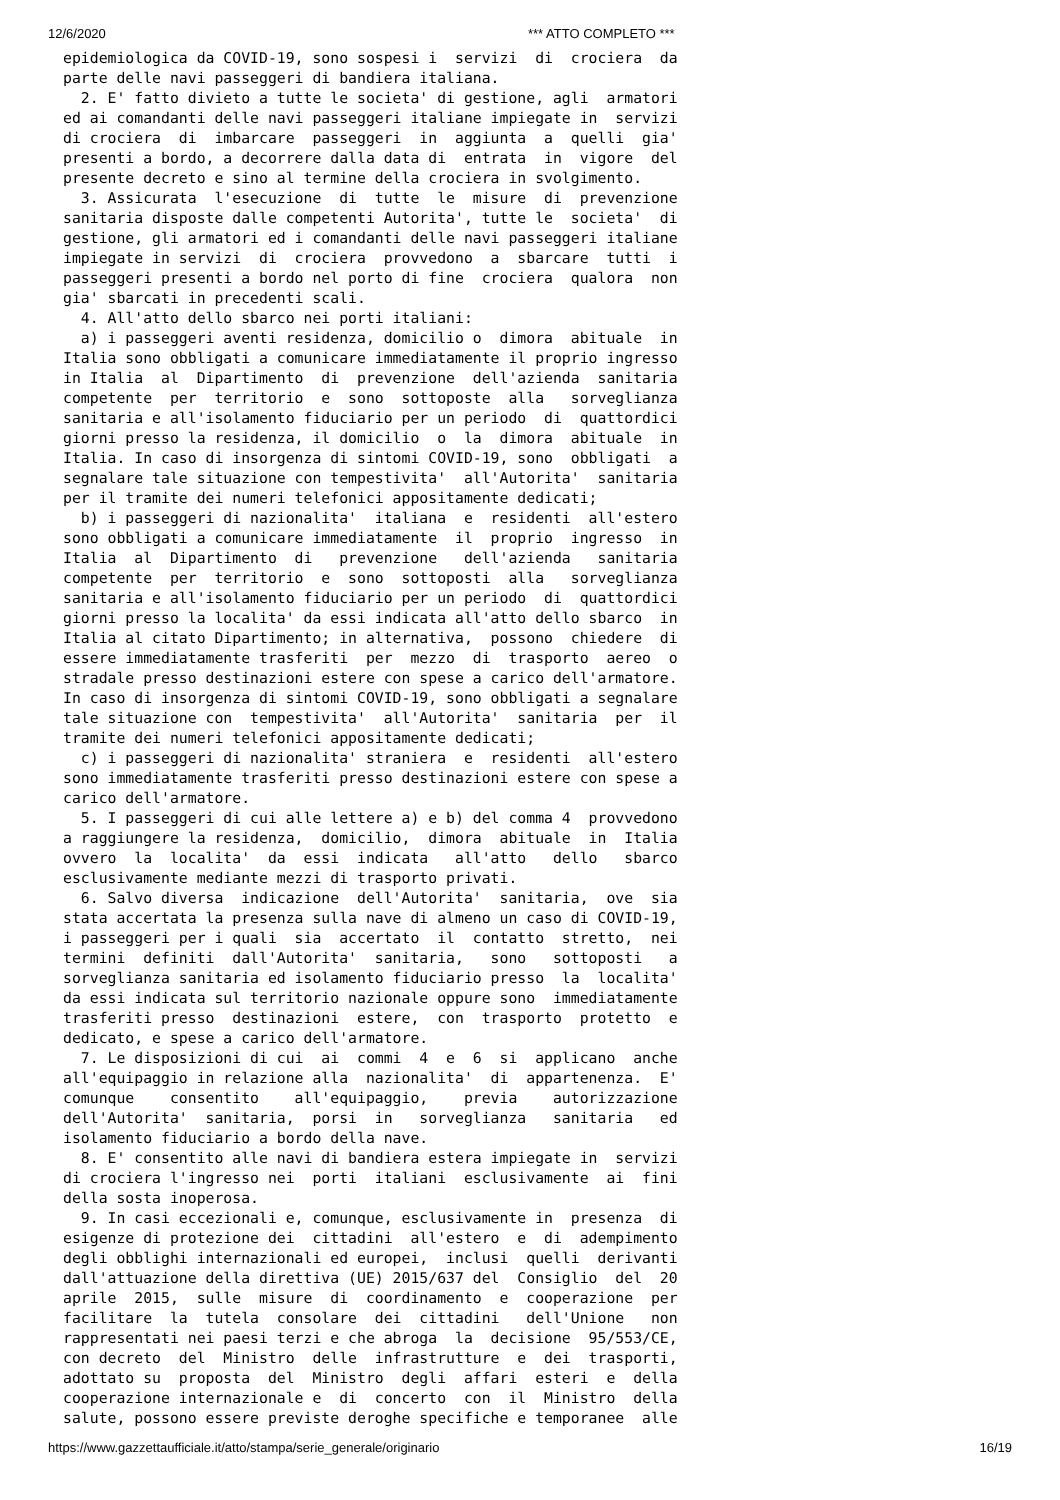12/6/2020 *** ATTO COMPLETO ***
epidemiologica da COVID-19, sono sospesi i servizi di crociera da parte delle navi passeggeri di bandiera italiana. 2. E' fatto divieto a tutte le societa' di gestione, agli armatori ed ai comandanti delle navi passeggeri italiane impiegate in servizi di crociera di imbarcare passeggeri in aggiunta a quelli gia' presenti a bordo, a decorrere dalla data di entrata in vigore del presente decreto e sino al termine della crociera in svolgimento. 3. Assicurata l'esecuzione di tutte le misure di prevenzione sanitaria disposte dalle competenti Autorita', tutte le societa' di gestione, gli armatori ed i comandanti delle navi passeggeri italiane impiegate in servizi di crociera provvedono a sbarcare tutti i passeggeri presenti a bordo nel porto di fine crociera qualora non gia' sbarcati in precedenti scali. 4. All'atto dello sbarco nei porti italiani: a) i passeggeri aventi residenza, domicilio o dimora abituale in Italia sono obbligati a comunicare immediatamente il proprio ingresso in Italia al Dipartimento di prevenzione dell'azienda sanitaria competente per territorio e sono sottoposte alla sorveglianza sanitaria e all'isolamento fiduciario per un periodo di quattordici giorni presso la residenza, il domicilio o la dimora abituale in Italia. In caso di insorgenza di sintomi COVID-19, sono obbligati a segnalare tale situazione con tempestivita' all'Autorita' sanitaria per il tramite dei numeri telefonici appositamente dedicati; b) i passeggeri di nazionalita' italiana e residenti all'estero sono obbligati a comunicare immediatamente il proprio ingresso in Italia al Dipartimento di prevenzione dell'azienda sanitaria competente per territorio e sono sottoposti alla sorveglianza sanitaria e all'isolamento fiduciario per un periodo di quattordici giorni presso la localita' da essi indicata all'atto dello sbarco in Italia al citato Dipartimento; in alternativa, possono chiedere di essere immediatamente trasferiti per mezzo di trasporto aereo o stradale presso destinazioni estere con spese a carico dell'armatore. In caso di insorgenza di sintomi COVID-19, sono obbligati a segnalare tale situazione con tempestivita' all'Autorita' sanitaria per il tramite dei numeri telefonici appositamente dedicati; c) i passeggeri di nazionalita' straniera e residenti all'estero sono immediatamente trasferiti presso destinazioni estere con spese a carico dell'armatore. 5. I passeggeri di cui alle lettere a) e b) del comma 4 provvedono a raggiungere la residenza, domicilio, dimora abituale in Italia ovvero la localita' da essi indicata all'atto dello sbarco esclusivamente mediante mezzi di trasporto privati. 6. Salvo diversa indicazione dell'Autorita' sanitaria, ove sia stata accertata la presenza sulla nave di almeno un caso di COVID-19, i passeggeri per i quali sia accertato il contatto stretto, nei termini definiti dall'Autorita' sanitaria, sono sottoposti a sorveglianza sanitaria ed isolamento fiduciario presso la localita' da essi indicata sul territorio nazionale oppure sono immediatamente trasferiti presso destinazioni estere, con trasporto protetto e dedicato, e spese a carico dell'armatore. 7. Le disposizioni di cui ai commi 4 e 6 si applicano anche all'equipaggio in relazione alla nazionalita' di appartenenza. E' comunque consentito all'equipaggio, previa autorizzazione dell'Autorita' sanitaria, porsi in sorveglianza sanitaria ed isolamento fiduciario a bordo della nave. 8. E' consentito alle navi di bandiera estera impiegate in servizi di crociera l'ingresso nei porti italiani esclusivamente ai fini della sosta inoperosa. 9. In casi eccezionali e, comunque, esclusivamente in presenza di esigenze di protezione dei cittadini all'estero e di adempimento degli obblighi internazionali ed europei, inclusi quelli derivanti dall'attuazione della direttiva (UE) 2015/637 del Consiglio del 20 aprile 2015, sulle misure di coordinamento e cooperazione per facilitare la tutela consolare dei cittadini dell'Unione non rappresentati nei paesi terzi e che abroga la decisione 95/553/CE, con decreto del Ministro delle infrastrutture e dei trasporti, adottato su proposta del Ministro degli affari esteri e della cooperazione internazionale e di concerto con il Ministro della salute, possono essere previste deroghe specifiche e temporanee alle
https://www.gazzettaufficiale.it/atto/stampa/serie_generale/originario 16/19